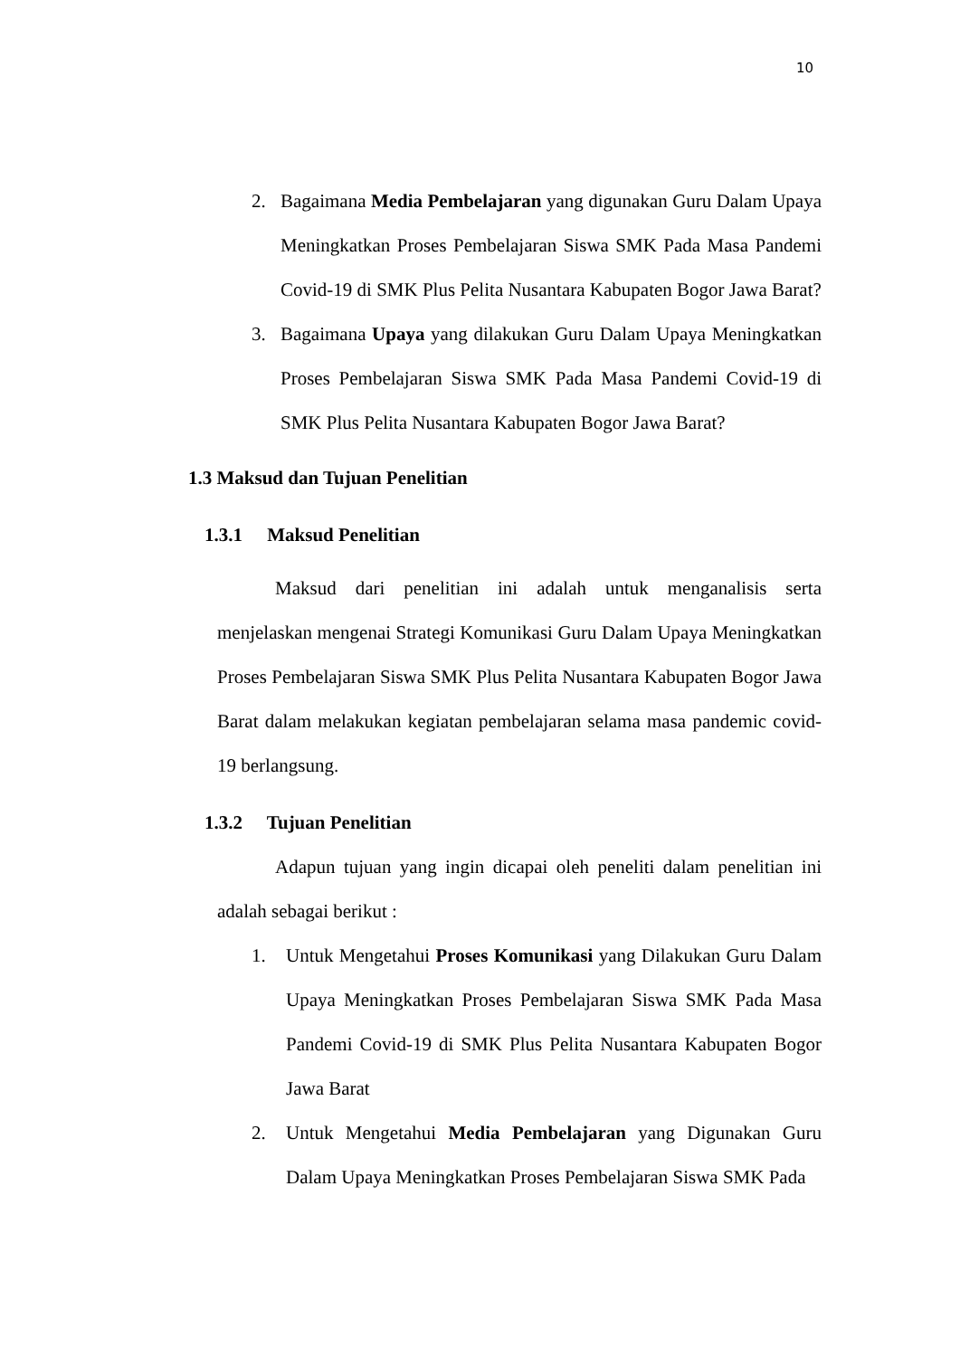10
2. Bagaimana Media Pembelajaran yang digunakan Guru Dalam Upaya Meningkatkan Proses Pembelajaran Siswa SMK Pada Masa Pandemi Covid-19 di SMK Plus Pelita Nusantara Kabupaten Bogor Jawa Barat?
3. Bagaimana Upaya yang dilakukan Guru Dalam Upaya Meningkatkan Proses Pembelajaran Siswa SMK Pada Masa Pandemi Covid-19 di SMK Plus Pelita Nusantara Kabupaten Bogor Jawa Barat?
1.3 Maksud dan Tujuan Penelitian
1.3.1 Maksud Penelitian
Maksud dari penelitian ini adalah untuk menganalisis serta menjelaskan mengenai Strategi Komunikasi Guru Dalam Upaya Meningkatkan Proses Pembelajaran Siswa SMK Plus Pelita Nusantara Kabupaten Bogor Jawa Barat dalam melakukan kegiatan pembelajaran selama masa pandemic covid-19 berlangsung.
1.3.2 Tujuan Penelitian
Adapun tujuan yang ingin dicapai oleh peneliti dalam penelitian ini adalah sebagai berikut :
1. Untuk Mengetahui Proses Komunikasi yang Dilakukan Guru Dalam Upaya Meningkatkan Proses Pembelajaran Siswa SMK Pada Masa Pandemi Covid-19 di SMK Plus Pelita Nusantara Kabupaten Bogor Jawa Barat
2. Untuk Mengetahui Media Pembelajaran yang Digunakan Guru Dalam Upaya Meningkatkan Proses Pembelajaran Siswa SMK Pada